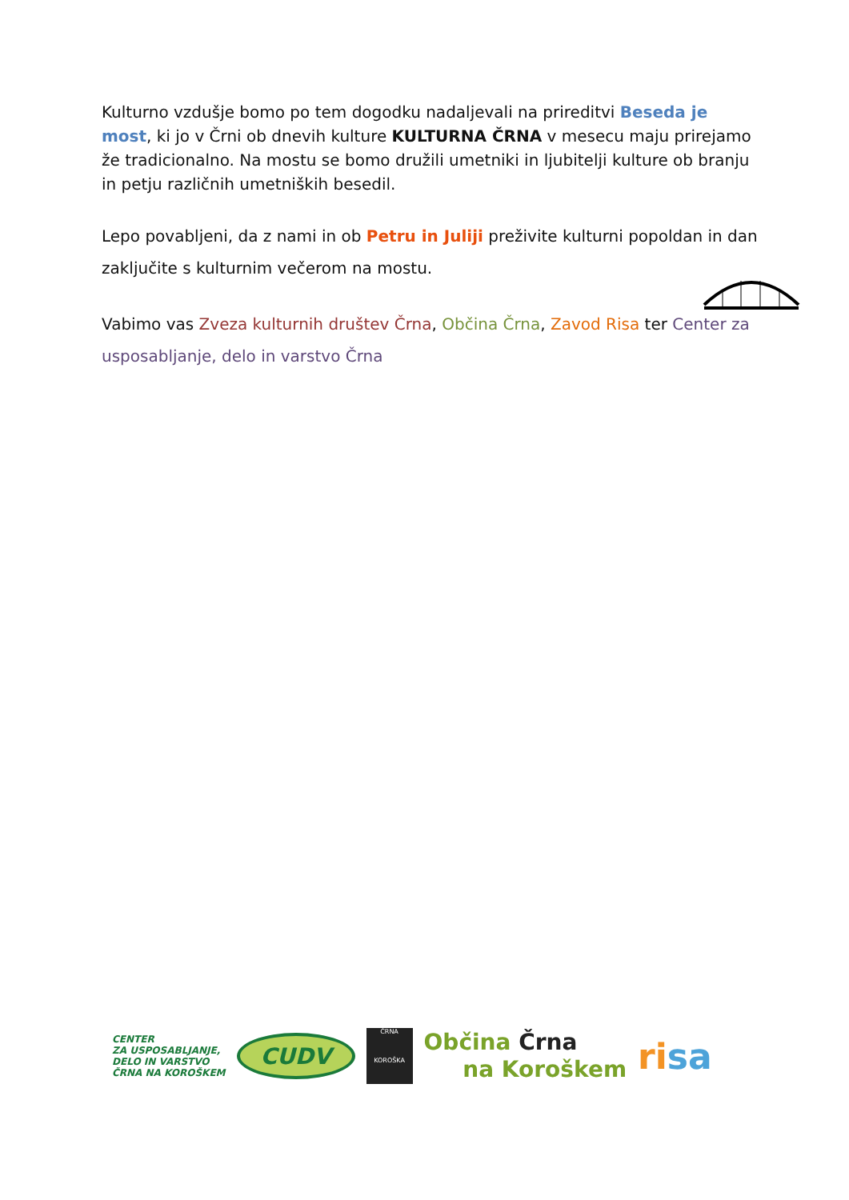Kulturno vzdušje bomo po tem dogodku nadaljevali na prireditvi Beseda je most, ki jo v Črni ob dnevih kulture KULTURNA ČRNA v mesecu maju prirejamo že tradicionalno. Na mostu se bomo družili umetniki in ljubitelji kulture ob branju in petju različnih umetniških besedil.
Lepo povabljeni, da z nami in ob Petru in Juliji preživite kulturni popoldan in dan zaključite s kulturnim večerom na mostu.
Vabimo vas Zveza kulturnih društev Črna, Občina Črna, Zavod Risa ter Center za usposabljanje, delo in varstvo Črna
CENTER
ZA USPOSABLJANJE,
DELO IN VARSTVO
ČRNA NA KOROŠKEM
CUDV
ČRNA
KOROŠKA
Občina Črna
na Koroškem
risa